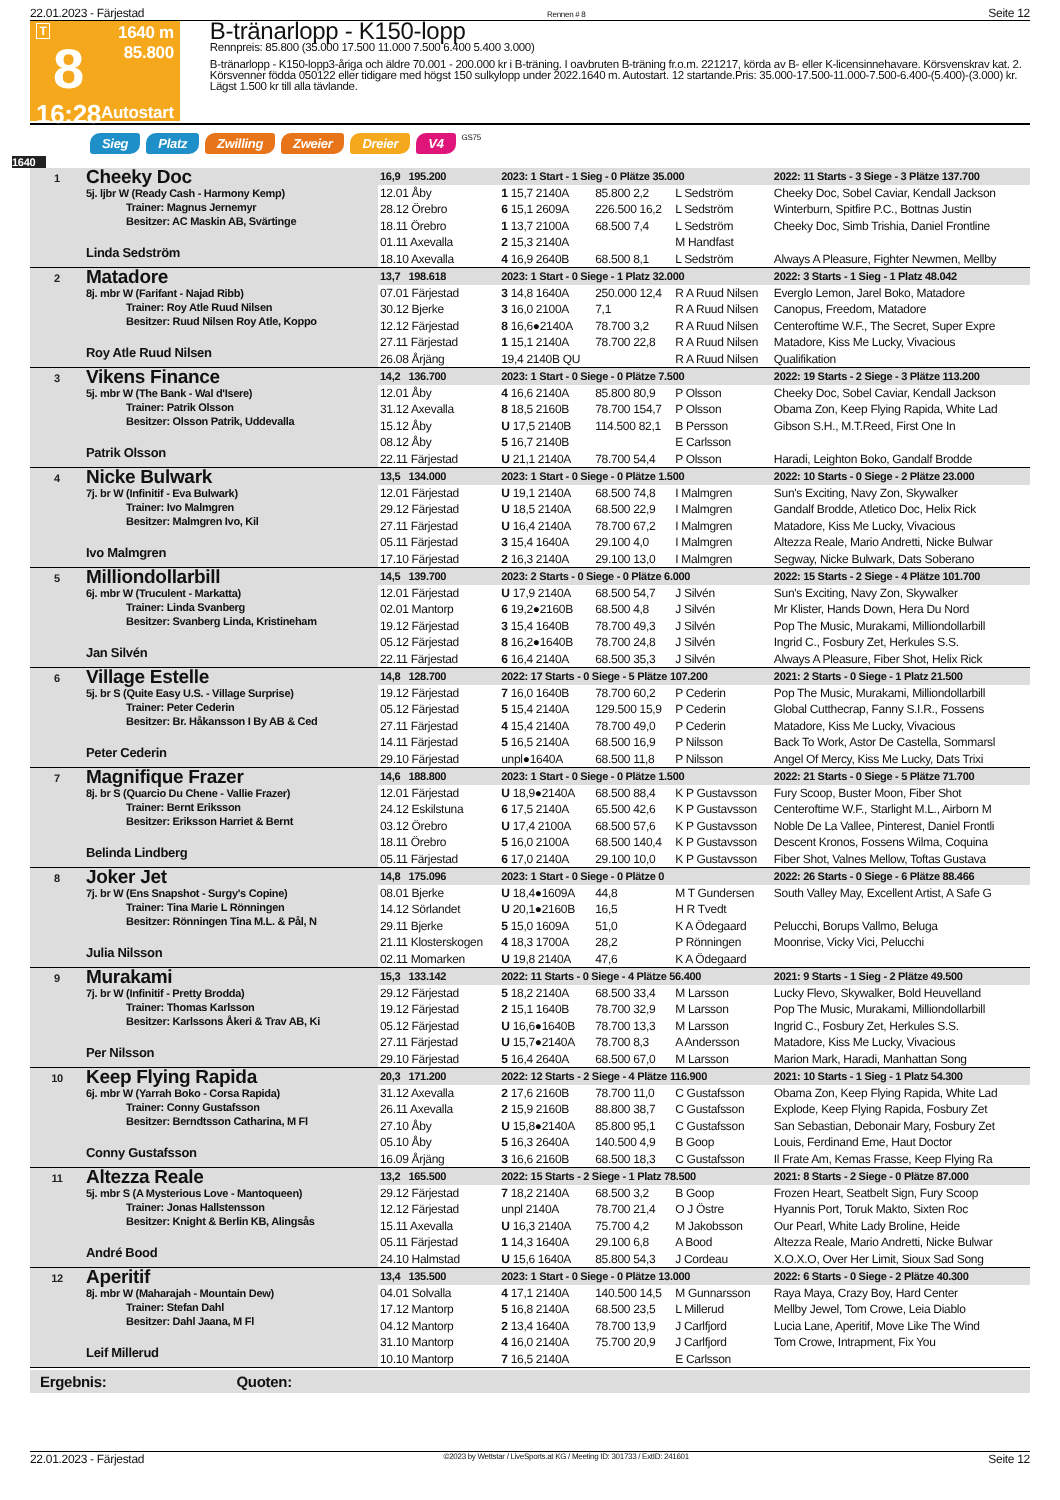22.01.2023 - Färjestad Rennen # 8 Seite 12
T
8
16:28
1640 m
85.800
Autostart
B-tränarlopp - K150-lopp
Rennpreis: 85.800 (35.000 17.500 11.000 7.500 6.400 5.400 3.000)
B-tränarlopp - K150-lopp3-åriga och äldre 70.001 - 200.000 kr i B-träning. I oavbruten B-träning fr.o.m. 221217, körda av B- eller K-licensinnehavare. Körsvenskrav kat. 2. Körsvenner födda 050122 eller tidigare med högst 150 sulkylopp under 2022.1640 m. Autostart. 12 startande.Pris: 35.000-17.500-11.000-7.500-6.400-(5.400)-(3.000) kr. Lägst 1.500 kr till alla tävlande.
Sieg Platz Zwilling Zweier Dreier V4 GS75
1640
| 1 | Cheeky Doc 5j. ljbr W (Ready Cash - Harmony Kemp) Trainer: Magnus Jernemyr Besitzer: AC Maskin AB, Svärtinge Linda Sedström | 16,9 195.200 | 2023: 1 Start - 1 Sieg - 0 Plätze 35.000 | | | 2022: 11 Starts - 3 Siege - 3 Plätze 137.700 |
| | | 12.01 Åby | 1 15,7 2140A | 85.800 2,2 | L Sedström | Cheeky Doc, Sobel Caviar, Kendall Jackson |
| | | 28.12 Örebro | 6 15,1 2609A | 226.500 16,2 | L Sedström | Winterburn, Spitfire P.C., Bottnas Justin |
| | | 18.11 Örebro | 1 13,7 2100A | 68.500 7,4 | L Sedström | Cheeky Doc, Simb Trishia, Daniel Frontline |
| | | 01.11 Axevalla | 2 15,3 2140A | | M Handfast | |
| | | 18.10 Axevalla | 4 16,9 2640B | 68.500 8,1 | L Sedström | Always A Pleasure, Fighter Newmen, Mellby |
| 2 | Matadore 8j. mbr W (Farifant - Najad Ribb) Trainer: Roy Atle Ruud Nilsen Besitzer: Ruud Nilsen Roy Atle, Koppo Roy Atle Ruud Nilsen | 13,7 198.618 | 2023: 1 Start - 0 Siege - 1 Platz 32.000 | | | 2022: 3 Starts - 1 Sieg - 1 Platz 48.042 |
| | | 07.01 Färjestad | 3 14,8 1640A | 250.000 12,4 | R A Ruud Nilsen | Everglo Lemon, Jarel Boko, Matadore |
| | | 30.12 Bjerke | 3 16,0 2100A | 7,1 | R A Ruud Nilsen | Canopus, Freedom, Matadore |
| | | 12.12 Färjestad | 8 16,6●2140A | 78.700 3,2 | R A Ruud Nilsen | Centeroftime W.F., The Secret, Super Expre |
| | | 27.11 Färjestad | 1 15,1 2140A | 78.700 22,8 | R A Ruud Nilsen | Matadore, Kiss Me Lucky, Vivacious |
| | | 26.08 Årjäng | 19,4 2140B QU | | R A Ruud Nilsen | Qualifikation |
| 3 | Vikens Finance 5j. mbr W (The Bank - Wal d'Isere) Trainer: Patrik Olsson Besitzer: Olsson Patrik, Uddevalla Patrik Olsson | 14,2 136.700 | 2023: 1 Start - 0 Siege - 0 Plätze 7.500 | | | 2022: 19 Starts - 2 Siege - 3 Plätze 113.200 |
| | | 12.01 Åby | 4 16,6 2140A | 85.800 80,9 | P Olsson | Cheeky Doc, Sobel Caviar, Kendall Jackson |
| | | 31.12 Axevalla | 8 18,5 2160B | 78.700 154,7 | P Olsson | Obama Zon, Keep Flying Rapida, White Lad |
| | | 15.12 Åby | U 17,5 2140B | 114.500 82,1 | B Persson | Gibson S.H., M.T.Reed, First One In |
| | | 08.12 Åby | 5 16,7 2140B | | E Carlsson | |
| | | 22.11 Färjestad | U 21,1 2140A | 78.700 54,4 | P Olsson | Haradi, Leighton Boko, Gandalf Brodde |
| 4 | Nicke Bulwark 7j. br W (Infinitif - Eva Bulwark) Trainer: Ivo Malmgren Besitzer: Malmgren Ivo, Kil Ivo Malmgren | 13,5 134.000 | 2023: 1 Start - 0 Siege - 0 Plätze 1.500 | | | 2022: 10 Starts - 0 Siege - 2 Plätze 23.000 |
| | | 12.01 Färjestad | U 19,1 2140A | 68.500 74,8 | I Malmgren | Sun's Exciting, Navy Zon, Skywalker |
| | | 29.12 Färjestad | U 18,5 2140A | 68.500 22,9 | I Malmgren | Gandalf Brodde, Atletico Doc, Helix Rick |
| | | 27.11 Färjestad | U 16,4 2140A | 78.700 67,2 | I Malmgren | Matadore, Kiss Me Lucky, Vivacious |
| | | 05.11 Färjestad | 3 15,4 1640A | 29.100 4,0 | I Malmgren | Altezza Reale, Mario Andretti, Nicke Bulwar |
| | | 17.10 Färjestad | 2 16,3 2140A | 29.100 13,0 | I Malmgren | Segway, Nicke Bulwark, Dats Soberano |
| 5 | Milliondollarbill 6j. mbr W (Truculent - Markatta) Trainer: Linda Svanberg Besitzer: Svanberg Linda, Kristineham Jan Silvén | 14,5 139.700 | 2023: 2 Starts - 0 Siege - 0 Plätze 6.000 | | | 2022: 15 Starts - 2 Siege - 4 Plätze 101.700 |
| | | 12.01 Färjestad | U 17,9 2140A | 68.500 54,7 | J Silvén | Sun's Exciting, Navy Zon, Skywalker |
| | | 02.01 Mantorp | 6 19,2●2160B | 68.500 4,8 | J Silvén | Mr Klister, Hands Down, Hera Du Nord |
| | | 19.12 Färjestad | 3 15,4 1640B | 78.700 49,3 | J Silvén | Pop The Music, Murakami, Milliondollarbill |
| | | 05.12 Färjestad | 8 16,2●1640B | 78.700 24,8 | J Silvén | Ingrid C., Fosbury Zet, Herkules S.S. |
| | | 22.11 Färjestad | 6 16,4 2140A | 68.500 35,3 | J Silvén | Always A Pleasure, Fiber Shot, Helix Rick |
| 6 | Village Estelle 5j. br S (Quite Easy U.S. - Village Surprise) Trainer: Peter Cederin Besitzer: Br. Håkansson I By AB & Ced Peter Cederin | 14,8 128.700 | 2022: 17 Starts - 0 Siege - 5 Plätze 107.200 | | | 2021: 2 Starts - 0 Siege - 1 Platz 21.500 |
| | | 19.12 Färjestad | 7 16,0 1640B | 78.700 60,2 | P Cederin | Pop The Music, Murakami, Milliondollarbill |
| | | 05.12 Färjestad | 5 15,4 2140A | 129.500 15,9 | P Cederin | Global Cutthecrap, Fanny S.I.R., Fossens |
| | | 27.11 Färjestad | 4 15,4 2140A | 78.700 49,0 | P Cederin | Matadore, Kiss Me Lucky, Vivacious |
| | | 14.11 Färjestad | 5 16,5 2140A | 68.500 16,9 | P Nilsson | Back To Work, Astor De Castella, Sommarsl |
| | | 29.10 Färjestad | unpl●1640A | 68.500 11,8 | P Nilsson | Angel Of Mercy, Kiss Me Lucky, Dats Trixi |
| 7 | Magnifique Frazer 8j. br S (Quarcio Du Chene - Vallie Frazer) Trainer: Bernt Eriksson Besitzer: Eriksson Harriet & Bernt Belinda Lindberg | 14,6 188.800 | 2023: 1 Start - 0 Siege - 0 Plätze 1.500 | | | 2022: 21 Starts - 0 Siege - 5 Plätze 71.700 |
| | | 12.01 Färjestad | U 18,9●2140A | 68.500 88,4 | K P Gustavsson | Fury Scoop, Buster Moon, Fiber Shot |
| | | 24.12 Eskilstuna | 6 17,5 2140A | 65.500 42,6 | K P Gustavsson | Centeroftime W.F., Starlight M.L., Airborn M |
| | | 03.12 Örebro | U 17,4 2100A | 68.500 57,6 | K P Gustavsson | Noble De La Vallee, Pinterest, Daniel Frontli |
| | | 18.11 Örebro | 5 16,0 2100A | 68.500 140,4 | K P Gustavsson | Descent Kronos, Fossens Wilma, Coquina |
| | | 05.11 Färjestad | 6 17,0 2140A | 29.100 10,0 | K P Gustavsson | Fiber Shot, Valnes Mellow, Toftas Gustava |
| 8 | Joker Jet 7j. br W (Ens Snapshot - Surgy's Copine) Trainer: Tina Marie L Rönningen Besitzer: Rönningen Tina M.L. & Pål, N Julia Nilsson | 14,8 175.096 | 2023: 1 Start - 0 Siege - 0 Plätze 0 | | | 2022: 26 Starts - 0 Siege - 6 Plätze 88.466 |
| | | 08.01 Bjerke | U 18,4●1609A | 44,8 | M T Gundersen | South Valley May, Excellent Artist, A Safe G |
| | | 14.12 Sörlandet | U 20,1●2160B | 16,5 | H R Tvedt | |
| | | 29.11 Bjerke | 5 15,0 1609A | 51,0 | K A Ödegaard | Pelucchi, Borups Vallmo, Beluga |
| | | 21.11 Klosterskogen | 4 18,3 1700A | 28,2 | P Rönningen | Moonrise, Vicky Vici, Pelucchi |
| | | 02.11 Momarken | U 19,8 2140A | 47,6 | K A Ödegaard | |
| 9 | Murakami 7j. br W (Infinitif - Pretty Brodda) Trainer: Thomas Karlsson Besitzer: Karlssons Åkeri & Trav AB, Ki Per Nilsson | 15,3 133.142 | 2022: 11 Starts - 0 Siege - 4 Plätze 56.400 | | | 2021: 9 Starts - 1 Sieg - 2 Plätze 49.500 |
| | | 29.12 Färjestad | 5 18,2 2140A | 68.500 33,4 | M Larsson | Lucky Flevo, Skywalker, Bold Heuvelland |
| | | 19.12 Färjestad | 2 15,1 1640B | 78.700 32,9 | M Larsson | Pop The Music, Murakami, Milliondollarbill |
| | | 05.12 Färjestad | U 16,6●1640B | 78.700 13,3 | M Larsson | Ingrid C., Fosbury Zet, Herkules S.S. |
| | | 27.11 Färjestad | U 15,7●2140A | 78.700 8,3 | A Andersson | Matadore, Kiss Me Lucky, Vivacious |
| | | 29.10 Färjestad | 5 16,4 2640A | 68.500 67,0 | M Larsson | Marion Mark, Haradi, Manhattan Song |
| 10 | Keep Flying Rapida 6j. mbr W (Yarrah Boko - Corsa Rapida) Trainer: Conny Gustafsson Besitzer: Berndtsson Catharina, M Fl Conny Gustafsson | 20,3 171.200 | 2022: 12 Starts - 2 Siege - 4 Plätze 116.900 | | | 2021: 10 Starts - 1 Sieg - 1 Platz 54.300 |
| | | 31.12 Axevalla | 2 17,6 2160B | 78.700 11,0 | C Gustafsson | Obama Zon, Keep Flying Rapida, White Lad |
| | | 26.11 Axevalla | 2 15,9 2160B | 88.800 38,7 | C Gustafsson | Explode, Keep Flying Rapida, Fosbury Zet |
| | | 27.10 Åby | U 15,8●2140A | 85.800 95,1 | C Gustafsson | San Sebastian, Debonair Mary, Fosbury Zet |
| | | 05.10 Åby | 5 16,3 2640A | 140.500 4,9 | B Goop | Louis, Ferdinand Eme, Haut Doctor |
| | | 16.09 Årjäng | 3 16,6 2160B | 68.500 18,3 | C Gustafsson | Il Frate Am, Kemas Frasse, Keep Flying Ra |
| 11 | Altezza Reale 5j. mbr S (A Mysterious Love - Mantoqueen) Trainer: Jonas Hallstensson Besitzer: Knight & Berlin KB, Alingsås André Bood | 13,2 165.500 | 2022: 15 Starts - 2 Siege - 1 Platz 78.500 | | | 2021: 8 Starts - 2 Siege - 0 Plätze 87.000 |
| | | 29.12 Färjestad | 7 18,2 2140A | 68.500 3,2 | B Goop | Frozen Heart, Seatbelt Sign, Fury Scoop |
| | | 12.12 Färjestad | unpl 2140A | 78.700 21,4 | O J Östre | Hyannis Port, Toruk Makto, Sixten Roc |
| | | 15.11 Axevalla | U 16,3 2140A | 75.700 4,2 | M Jakobsson | Our Pearl, White Lady Broline, Heide |
| | | 05.11 Färjestad | 1 14,3 1640A | 29.100 6,8 | A Bood | Altezza Reale, Mario Andretti, Nicke Bulwar |
| | | 24.10 Halmstad | U 15,6 1640A | 85.800 54,3 | J Cordeau | X.O.X.O, Over Her Limit, Sioux Sad Song |
| 12 | Aperitif 8j. mbr W (Maharajah - Mountain Dew) Trainer: Stefan Dahl Besitzer: Dahl Jaana, M Fl Leif Millerud | 13,4 135.500 | 2023: 1 Start - 0 Siege - 0 Plätze 13.000 | | | 2022: 6 Starts - 0 Siege - 2 Plätze 40.300 |
| | | 04.01 Solvalla | 4 17,1 2140A | 140.500 14,5 | M Gunnarsson | Raya Maya, Crazy Boy, Hard Center |
| | | 17.12 Mantorp | 5 16,8 2140A | 68.500 23,5 | L Millerud | Mellby Jewel, Tom Crowe, Leia Diablo |
| | | 04.12 Mantorp | 2 13,4 1640A | 78.700 13,9 | J Carlfjord | Lucia Lane, Aperitif, Move Like The Wind |
| | | 31.10 Mantorp | 4 16,0 2140A | 75.700 20,9 | J Carlfjord | Tom Crowe, Intrapment, Fix You |
| | | 10.10 Mantorp | 7 16,5 2140A | | E Carlsson | |
Ergebnis: Quoten:
22.01.2023 - Färjestad ©2023 by Wettstar / LiveSports.at KG / Meeting ID: 301733 / ExtID: 241601 Seite 12